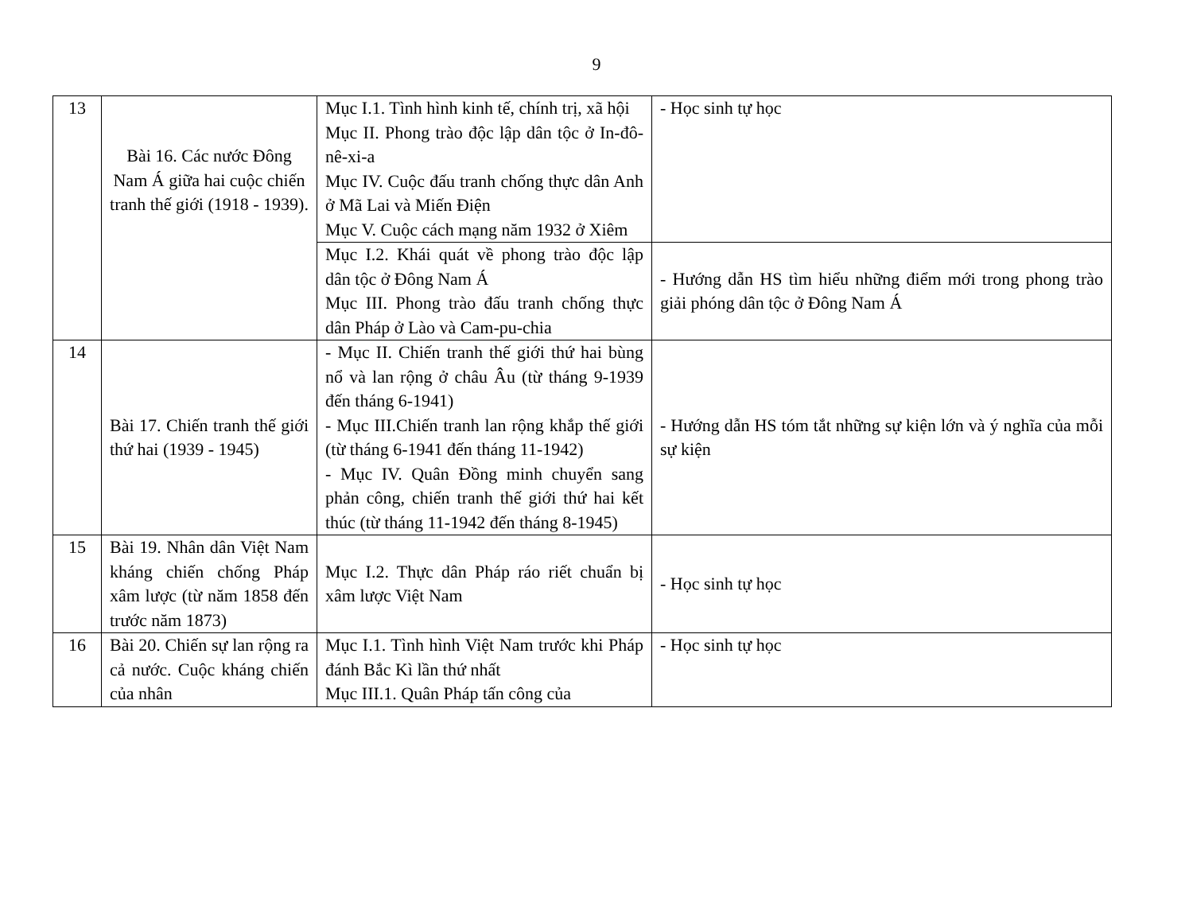9
| 13 | Bài 16. Các nước Đông Nam Á giữa hai cuộc chiến tranh thế giới (1918 - 1939). | Mục I.1. Tình hình kinh tế, chính trị, xã hội Mục II. Phong trào độc lập dân tộc ở In-đô-nê-xi-a Mục IV. Cuộc đấu tranh chống thực dân Anh ở Mã Lai và Miến Điện Mục V. Cuộc cách mạng năm 1932 ở Xiêm | - Học sinh tự học |
| | | Mục I.2. Khái quát về phong trào độc lập dân tộc ở Đông Nam Á Mục III. Phong trào đấu tranh chống thực dân Pháp ở Lào và Cam-pu-chia | - Hướng dẫn HS tìm hiểu những điểm mới trong phong trào giải phóng dân tộc ở Đông Nam Á |
| 14 | Bài 17. Chiến tranh thế giới thứ hai (1939 - 1945) | - Mục II. Chiến tranh thế giới thứ hai bùng nổ và lan rộng ở châu Âu (từ tháng 9-1939 đến tháng 6-1941) - Mục III.Chiến tranh lan rộng khắp thế giới (từ tháng 6-1941 đến tháng 11-1942) - Mục IV. Quân Đồng minh chuyển sang phản công, chiến tranh thế giới thứ hai kết thúc (từ tháng 11-1942 đến tháng 8-1945) | - Hướng dẫn HS tóm tắt những sự kiện lớn và ý nghĩa của mỗi sự kiện |
| 15 | Bài 19. Nhân dân Việt Nam kháng chiến chống Pháp xâm lược (từ năm 1858 đến trước năm 1873) | Mục I.2. Thực dân Pháp ráo riết chuẩn bị xâm lược Việt Nam | - Học sinh tự học |
| 16 | Bài 20. Chiến sự lan rộng ra cả nước. Cuộc kháng chiến của nhân | Mục I.1. Tình hình Việt Nam trước khi Pháp đánh Bắc Kì lần thứ nhất Mục III.1. Quân Pháp tấn công của | - Học sinh tự học |